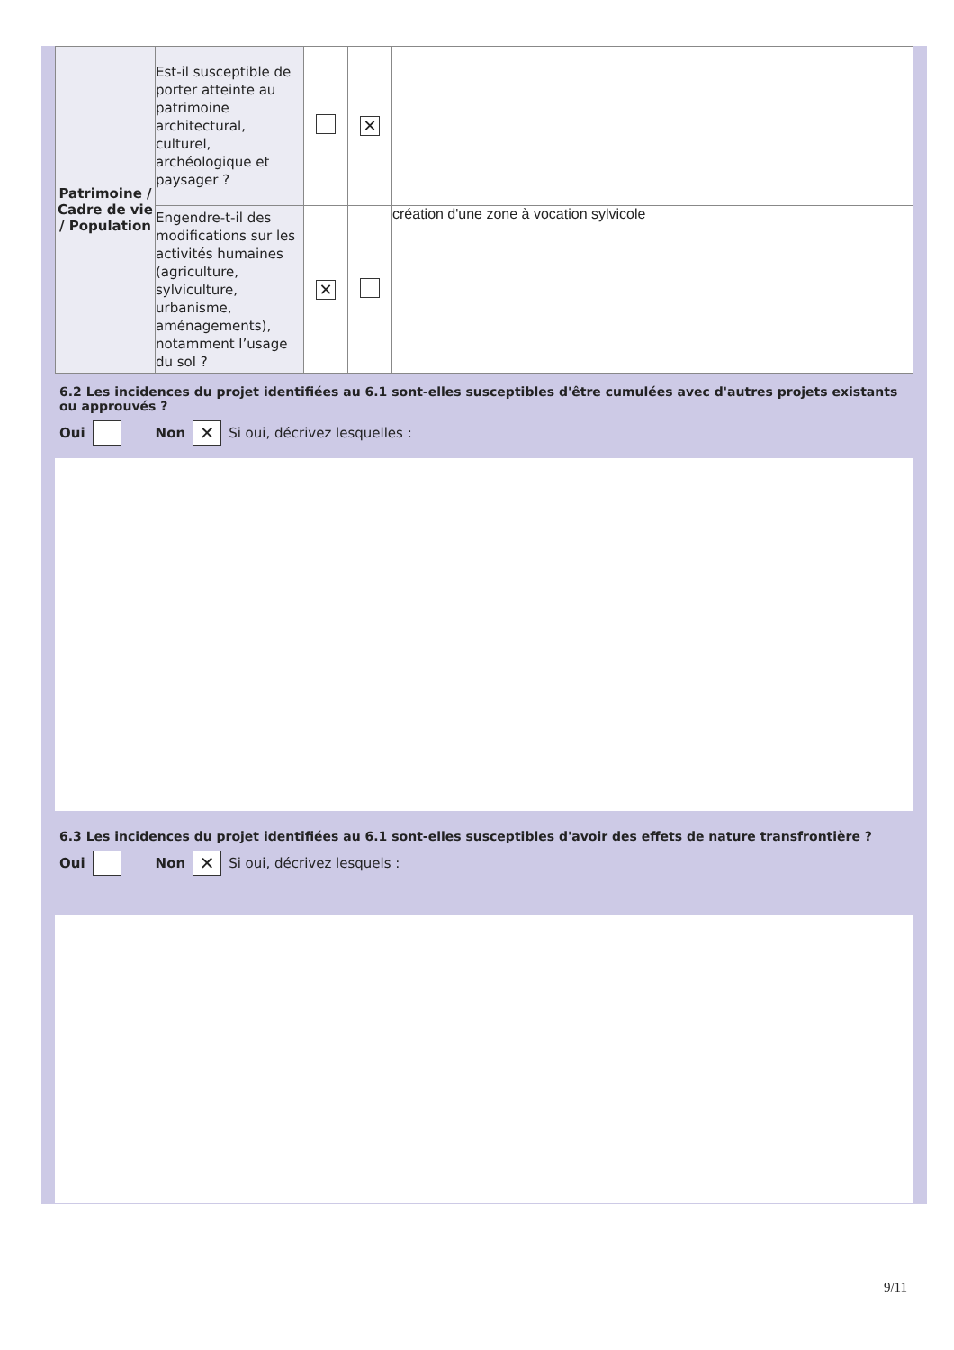| Patrimoine / Cadre de vie / Population | Est-il susceptible de porter atteinte au patrimoine architectural, culturel, archéologique et paysager ? | | ✕ | |
| | Engendre-t-il des modifications sur les activités humaines (agriculture, sylviculture, urbanisme, aménagements), notamment l’usage du sol ? | ✕ | | création d'une zone à vocation sylvicole |
6.2 Les incidences du projet identifiées au 6.1 sont-elles susceptibles d'être cumulées avec d'autres projets existants ou approuvés ?
Oui Non ✕ Si oui, décrivez lesquelles :
6.3 Les incidences du projet identifiées au 6.1 sont-elles susceptibles d'avoir des effets de nature transfrontière ?
Oui Non ✕ Si oui, décrivez lesquels :
9/11